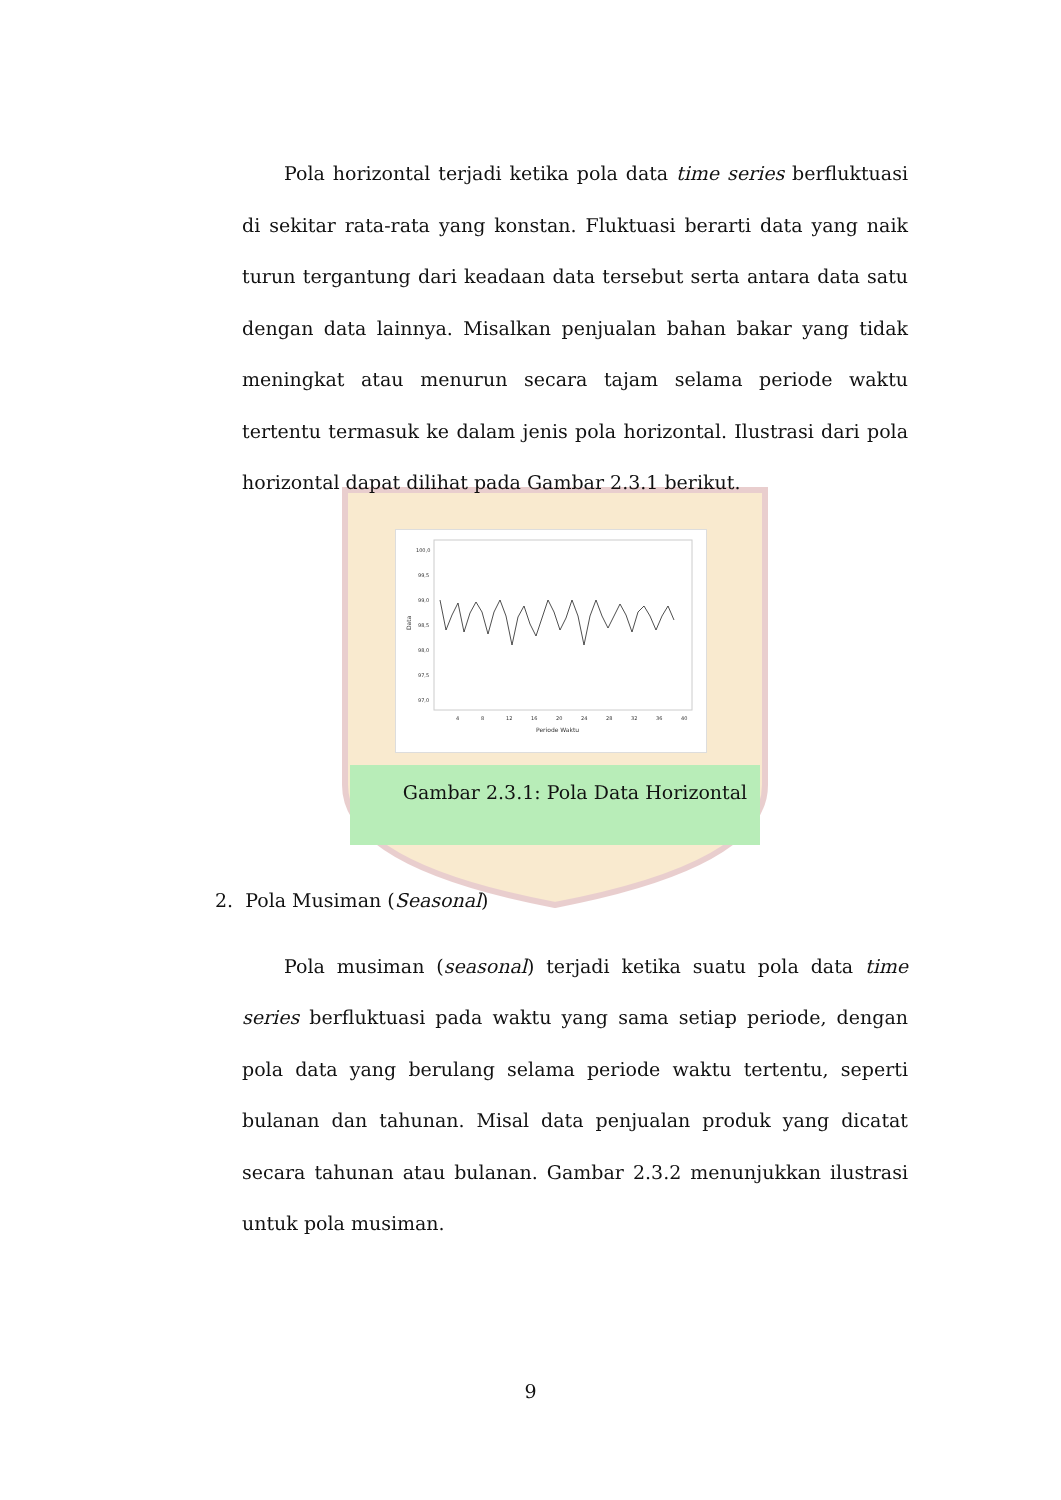Pola horizontal terjadi ketika pola data time series berfluktuasi di sekitar rata-rata yang konstan. Fluktuasi berarti data yang naik turun tergantung dari keadaan data tersebut serta antara data satu dengan data lainnya. Misalkan penjualan bahan bakar yang tidak meningkat atau menurun secara tajam selama periode waktu tertentu termasuk ke dalam jenis pola horizontal. Ilustrasi dari pola horizontal dapat dilihat pada Gambar 2.3.1 berikut.
100,0
99,5
99,0
98,5
98,0
97,5
97,0
4
8
12
16
20
24
28
32
36
40
Periode Waktu
Data
Gambar 2.3.1: Pola Data Horizontal
2. Pola Musiman (Seasonal)
Pola musiman (seasonal) terjadi ketika suatu pola data time series berfluktuasi pada waktu yang sama setiap periode, dengan pola data yang berulang selama periode waktu tertentu, seperti bulanan dan tahunan. Misal data penjualan produk yang dicatat secara tahunan atau bulanan. Gambar 2.3.2 menunjukkan ilustrasi untuk pola musiman.
9